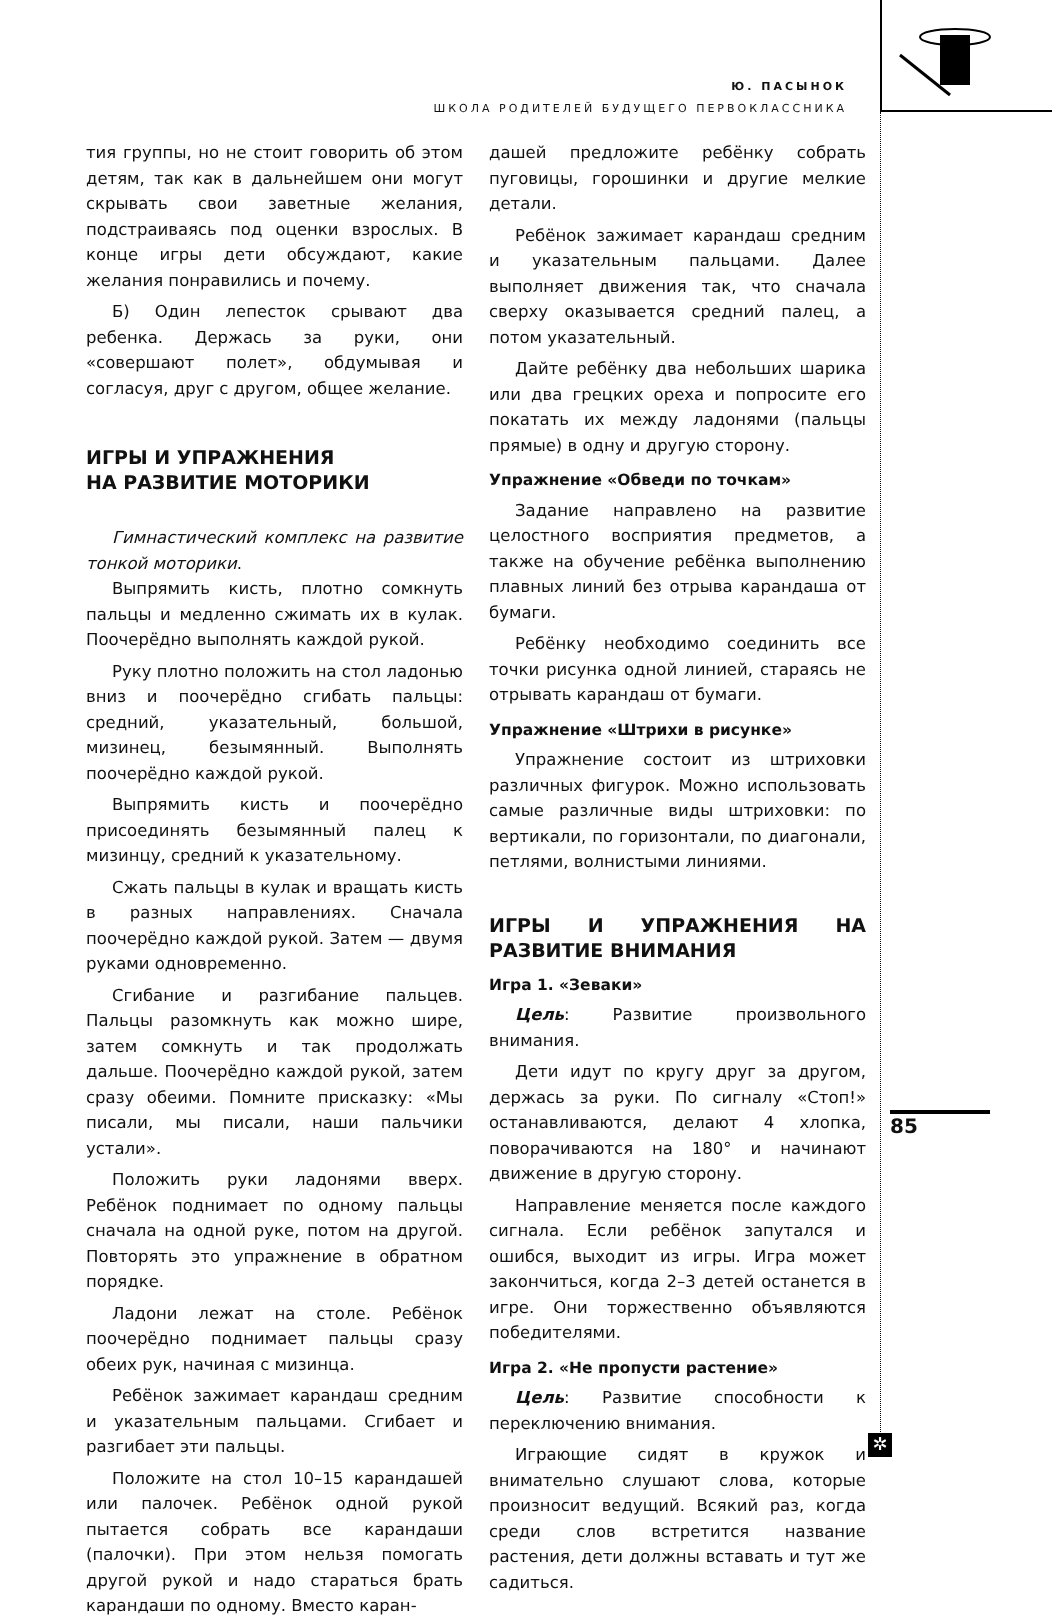Ю. ПАСЫНОК
ШКОЛА РОДИТЕЛЕЙ БУДУЩЕГО ПЕРВОКЛАССНИКА
тия группы, но не стоит говорить об этом детям, так как в дальнейшем они могут скрывать свои заветные желания, подстраиваясь под оценки взрослых. В конце игры дети обсуждают, какие желания понравились и почему.
Б) Один лепесток срывают два ребенка. Держась за руки, они «совершают полет», обдумывая и согласуя, друг с другом, общее желание.
ИГРЫ И УПРАЖНЕНИЯ
НА РАЗВИТИЕ МОТОРИКИ
Гимнастический комплекс на развитие тонкой моторики.
Выпрямить кисть, плотно сомкнуть пальцы и медленно сжимать их в кулак. Поочерёдно выполнять каждой рукой.
Руку плотно положить на стол ладонью вниз и поочерёдно сгибать пальцы: средний, указательный, большой, мизинец, безымянный. Выполнять поочерёдно каждой рукой.
Выпрямить кисть и поочерёдно присоединять безымянный палец к мизинцу, средний к указательному.
Сжать пальцы в кулак и вращать кисть в разных направлениях. Сначала поочерёдно каждой рукой. Затем — двумя руками одновременно.
Сгибание и разгибание пальцев. Пальцы разомкнуть как можно шире, затем сомкнуть и так продолжать дальше. Поочерёдно каждой рукой, затем сразу обеими. Помните присказку: «Мы писали, мы писали, наши пальчики устали».
Положить руки ладонями вверх. Ребёнок поднимает по одному пальцы сначала на одной руке, потом на другой. Повторять это упражнение в обратном порядке.
Ладони лежат на столе. Ребёнок поочерёдно поднимает пальцы сразу обеих рук, начиная с мизинца.
Ребёнок зажимает карандаш средним и указательным пальцами. Сгибает и разгибает эти пальцы.
Положите на стол 10–15 карандашей или палочек. Ребёнок одной рукой пытается собрать все карандаши (палочки). При этом нельзя помогать другой рукой и надо стараться брать карандаши по одному. Вместо каран-
дашей предложите ребёнку собрать пуговицы, горошинки и другие мелкие детали.
Ребёнок зажимает карандаш средним и указательным пальцами. Далее выполняет движения так, что сначала сверху оказывается средний палец, а потом указательный.
Дайте ребёнку два небольших шарика или два грецких ореха и попросите его покатать их между ладонями (пальцы прямые) в одну и другую сторону.
Упражнение «Обведи по точкам»
Задание направлено на развитие целостного восприятия предметов, а также на обучение ребёнка выполнению плавных линий без отрыва карандаша от бумаги.
Ребёнку необходимо соединить все точки рисунка одной линией, стараясь не отрывать карандаш от бумаги.
Упражнение «Штрихи в рисунке»
Упражнение состоит из штриховки различных фигурок. Можно использовать самые различные виды штриховки: по вертикали, по горизонтали, по диагонали, петлями, волнистыми линиями.
ИГРЫ И УПРАЖНЕНИЯ НА РАЗВИТИЕ ВНИМАНИЯ
Игра 1. «Зеваки»
Цель: Развитие произвольного внимания.
Дети идут по кругу друг за другом, держась за руки. По сигналу «Стоп!» останавливаются, делают 4 хлопка, поворачиваются на 180° и начинают движение в другую сторону.
Направление меняется после каждого сигнала. Если ребёнок запутался и ошибся, выходит из игры. Игра может закончиться, когда 2–3 детей останется в игре. Они торжественно объявляются победителями.
Игра 2. «Не пропусти растение»
Цель: Развитие способности к переключению внимания.
Играющие сидят в кружок и внимательно слушают слова, которые произносит ведущий. Всякий раз, когда среди слов встретится название растения, дети должны вставать и тут же садиться.
85
✲